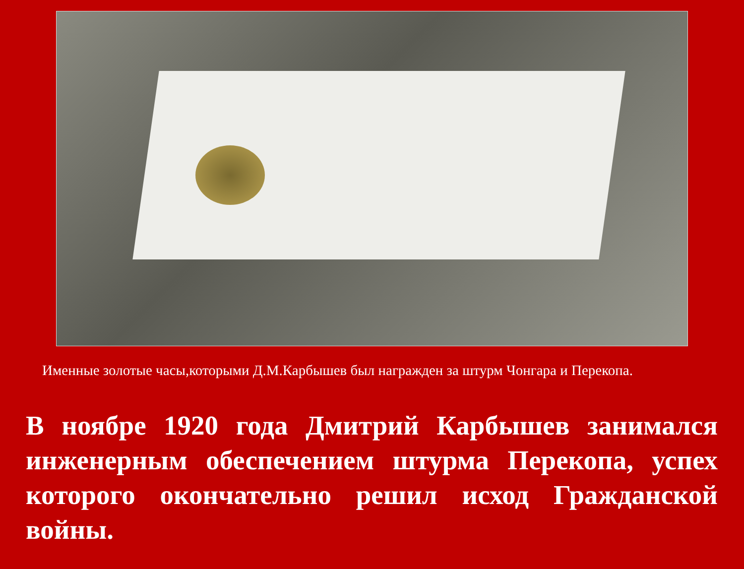Именные золотые часы,которыми Д.М.Карбышев был награжден за штурм Чонгара и Перекопа.
В ноябре 1920 года Дмитрий Карбышев занимался инженерным обеспечением штурма Перекопа, успех которого окончательно решил исход Гражданской войны.